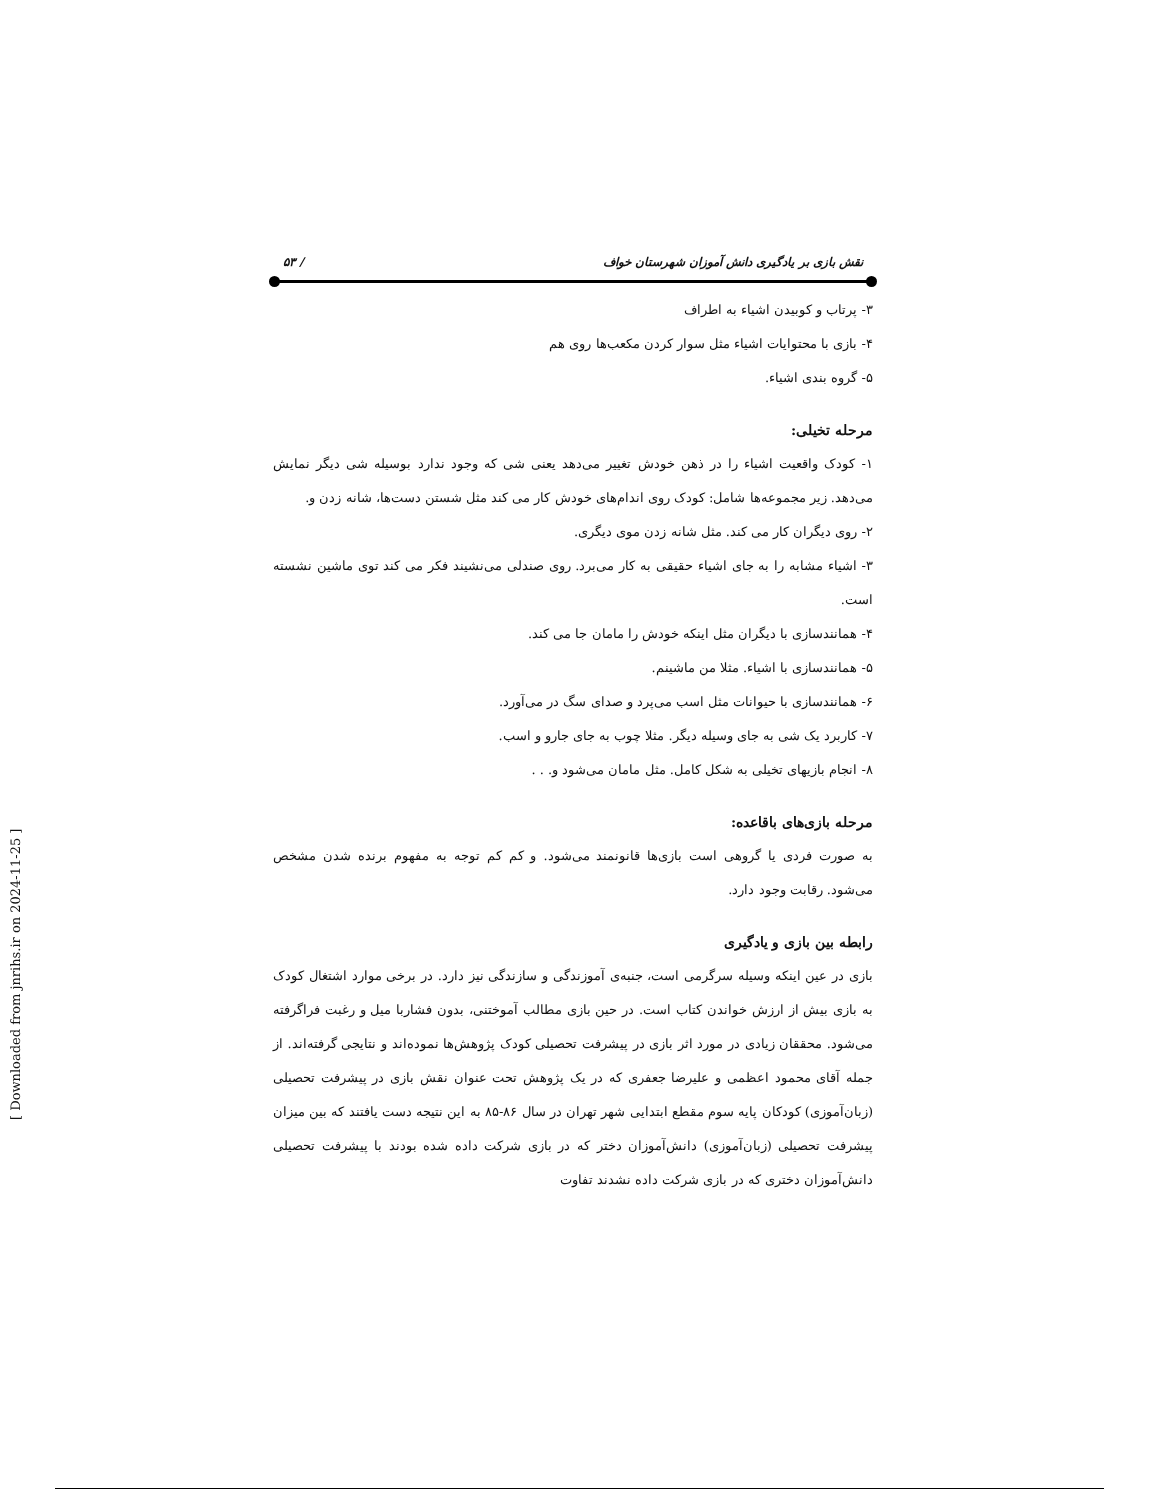نقش بازی بر یادگیری دانش آموزان شهرستان خواف / ۵۳
۳- پرتاب و کوبیدن اشیاء به اطراف
۴- بازی با محتوایات اشیاء مثل سوار کردن مکعب‌ها روی هم
۵- گروه بندی اشیاء.
مرحله تخیلی:
۱- کودک واقعیت اشیاء را در ذهن خودش تغییر می‌دهد یعنی شی که وجود ندارد بوسیله شی دیگر نمایش می‌دهد. زیر مجموعه‌ها شامل: کودک روی اندام‌های خودش کار می کند مثل شستن دست‌ها، شانه زدن و.
۲- روی دیگران کار می کند. مثل شانه زدن موی دیگری.
۳- اشیاء مشابه را به جای اشیاء حقیقی به کار می‌برد. روی صندلی می‌نشیند فکر می کند توی ماشین نشسته است.
۴- همانندسازی با دیگران مثل اینکه خودش را مامان جا می کند.
۵- همانندسازی با اشیاء. مثلا من ماشینم.
۶- همانندسازی با حیوانات مثل اسب می‌پرد و صدای سگ در می‌آورد.
۷- کاربرد یک شی به جای وسیله دیگر. مثلا چوب به جای جارو و اسب.
۸- انجام بازیهای تخیلی به شکل کامل. مثل مامان می‌شود و. . .
مرحله بازی‌های باقاعده:
به صورت فردی یا گروهی است بازی‌ها قانونمند می‌شود. و کم کم توجه به مفهوم برنده شدن مشخص می‌شود. رقابت وجود دارد.
رابطه بین بازی و یادگیری
بازی در عین اینکه وسیله سرگرمی است، جنبه‌ی آموزندگی و سازندگی نیز دارد. در برخی موارد اشتغال کودک به بازی بیش از ارزش خواندن کتاب است. در حین بازی مطالب آموختنی، بدون فشاربا میل و رغبت فراگرفته می‌شود. محققان زیادی در مورد اثر بازی در پیشرفت تحصیلی کودک پژوهش‌ها نموده‌اند و نتایجی گرفته‌اند. از جمله آقای محمود اعظمی و علیرضا جعفری که در یک پژوهش تحت عنوان نقش بازی در پیشرفت تحصیلی (زبان‌آموزی) کودکان پایه سوم مقطع ابتدایی شهر تهران در سال ۸۶-۸۵ به این نتیجه دست یافتند که بین میزان پیشرفت تحصیلی (زبان‌آموزی) دانش‌آموزان دختر که در بازی شرکت داده شده بودند با پیشرفت تحصیلی دانش‌آموزان دختری که در بازی شرکت داده نشدند تفاوت
[ Downloaded from jnrihs.ir on 2024-11-25 ]